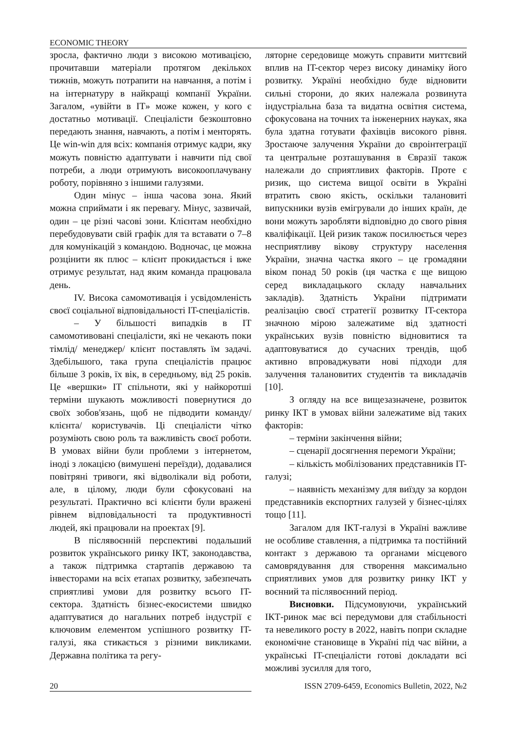ECONOMIC THEORY
зросла, фактично люди з високою мотивацією, прочитавши матеріали протягом декількох тижнів, можуть потрапити на навчання, а потім і на інтернатуру в найкращі компанії України. Загалом, «увійти в IT» може кожен, у кого є достатньо мотивації. Спеціалісти безкоштовно передають знання, навчають, а потім і менторять. Це win-win для всіх: компанія отримує кадри, яку можуть повністю адаптувати і навчити під свої потреби, а люди отримують високооплачувану роботу, порівняно з іншими галузями.
Один мінус – інша часова зона. Який можна сприймати і як перевагу. Мінус, зазвичай, один – це різні часові зони. Клієнтам необхідно перебудовувати свій графік для та вставати о 7–8 для комунікацій з командою. Водночас, це можна розцінити як плюс – клієнт прокидається і вже отримує результат, над яким команда працювала день.
IV. Висока самомотивація і усвідомленість своєї соціальної відповідальності IT-спеціалістів.
– У більшості випадків в IT самомотивовані спеціалісти, які не чекають поки тімлід/ менеджер/ клієнт поставлять їм задачі. Здебільшого, така група спеціалістів працює більше 3 років, їх вік, в середньому, від 25 років. Це «вершки» IT спільноти, які у найкоротші терміни шукають можливості повернутися до своїх зобов'язань, щоб не підводити команду/ клієнта/ користувачів. Ці спеціалісти чітко розуміють свою роль та важливість своєї роботи. В умовах війни були проблеми з інтернетом, іноді з локацією (вимушені переїзди), додавалися повітряні тривоги, які відволікали від роботи, але, в цілому, люди були сфокусовані на результаті. Практично всі клієнти були вражені рівнем відповідальності та продуктивності людей, які працювали на проектах [9].
В післявоєнній перспективі подальший розвиток українського ринку ІКТ, законодавства, а також підтримка стартапів державою та інвесторами на всіх етапах розвитку, забезпечать сприятливі умови для розвитку всього IT-сектора. Здатність бізнес-екосистеми швидко адаптуватися до нагальних потреб індустрії є ключовим елементом успішного розвитку IT-галузі, яка стикається з різними викликами. Державна політика та регу-
ляторне середовище можуть справити миттєвий вплив на IT-сектор через високу динаміку його розвитку. Україні необхідно буде відновити сильні сторони, до яких належала розвинута індустріальна база та видатна освітня система, сфокусована на точних та інженерних науках, яка була здатна готувати фахівців високого рівня. Зростаюче залучення України до євроінтеграції та центральне розташування в Євразії також належали до сприятливих факторів. Проте є ризик, що система вищої освіти в Україні втратить свою якість, оскільки талановиті випускники вузів емігрували до інших країн, де вони можуть заробляти відповідно до свого рівня кваліфікації. Цей ризик також посилюється через несприятливу вікову структуру населення України, значна частка якого – це громадяни віком понад 50 років (ця частка є ще вищою серед викладацького складу навчальних закладів). Здатність України підтримати реалізацію своєї стратегії розвитку IT-сектора значною мірою залежатиме від здатності українських вузів повністю відновитися та адаптовуватися до сучасних трендів, щоб активно впроваджувати нові підходи для залучення талановитих студентів та викладачів [10].
З огляду на все вищезазначене, розвиток ринку ІКТ в умовах війни залежатиме від таких факторів:
– терміни закінчення війни;
– сценарії досягнення перемоги України;
– кількість мобілізованих представників IT-галузі;
– наявність механізму для виїзду за кордон представників експортних галузей у бізнес-цілях тощо [11].
Загалом для ІКТ-галузі в Україні важливе не особливе ставлення, а підтримка та постійний контакт з державою та органами місцевого самоврядування для створення максимально сприятливих умов для розвитку ринку ІКТ у воєнний та післявоєнний період.
Висновки. Підсумовуючи, український ІКТ-ринок має всі передумови для стабільності та невеликого росту в 2022, навіть попри складне економічне становище в Україні під час війни, а українські IT-спеціалісти готові докладати всі можливі зусилля для того,
20 ISSN 2709-6459, Economics Bulletin, 2022, №2